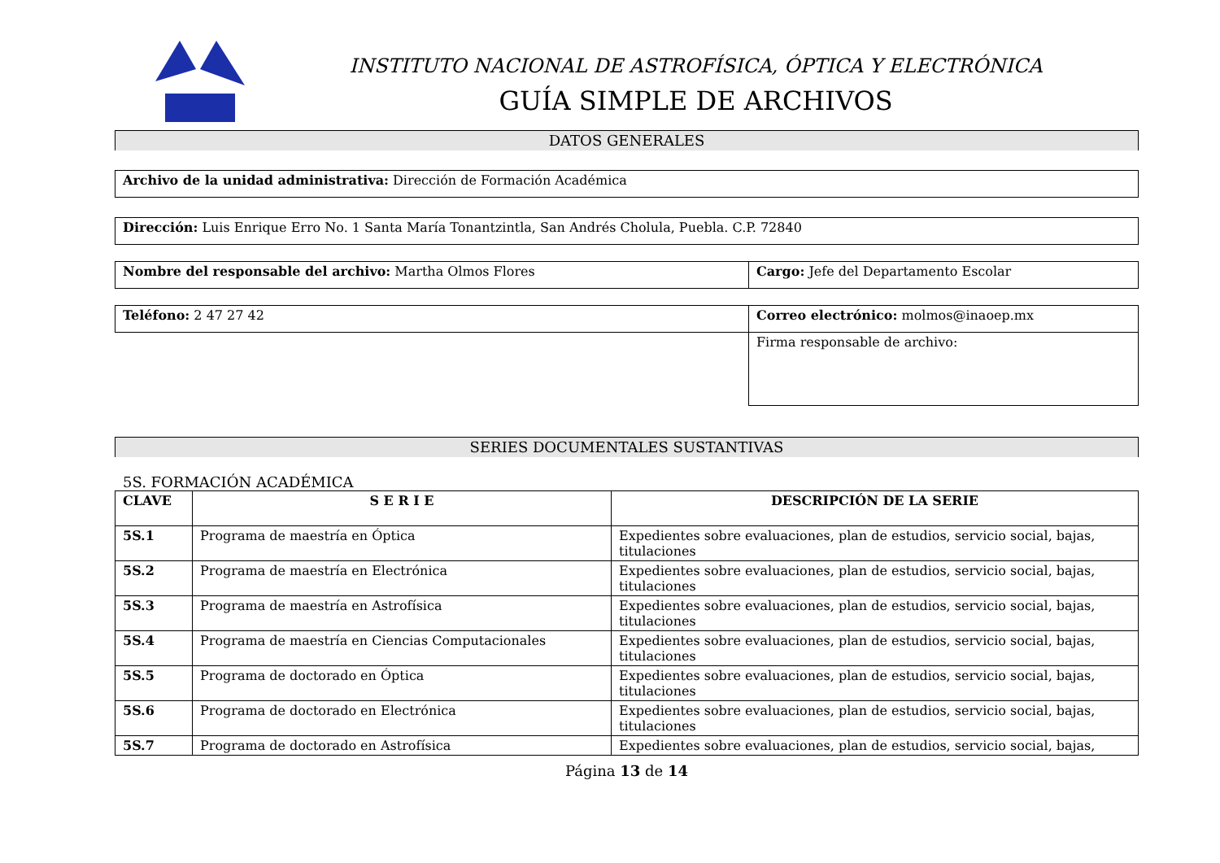INSTITUTO NACIONAL DE ASTROFÍSICA, ÓPTICA Y ELECTRÓNICA
GUÍA SIMPLE DE ARCHIVOS
DATOS GENERALES
Archivo de la unidad administrativa: Dirección de Formación Académica
Dirección: Luis Enrique Erro No. 1 Santa María Tonantzintla, San Andrés Cholula, Puebla. C.P. 72840
| Nombre del responsable del archivo: Martha Olmos Flores | Cargo: Jefe del Departamento Escolar |
| Teléfono: 2 47 27 42 | Correo electrónico: molmos@inaoep.mx |
| | Firma responsable de archivo: |
SERIES DOCUMENTALES SUSTANTIVAS
5S. FORMACIÓN ACADÉMICA
| CLAVE | S E R I E | DESCRIPCIÓN DE LA SERIE |
| --- | --- | --- |
| 5S.1 | Programa de maestría en Óptica | Expedientes sobre evaluaciones, plan de estudios, servicio social, bajas, titulaciones |
| 5S.2 | Programa de maestría en Electrónica | Expedientes sobre evaluaciones, plan de estudios, servicio social, bajas, titulaciones |
| 5S.3 | Programa de maestría en Astrofísica | Expedientes sobre evaluaciones, plan de estudios, servicio social, bajas, titulaciones |
| 5S.4 | Programa de maestría en Ciencias Computacionales | Expedientes sobre evaluaciones, plan de estudios, servicio social, bajas, titulaciones |
| 5S.5 | Programa de doctorado en Óptica | Expedientes sobre evaluaciones, plan de estudios, servicio social, bajas, titulaciones |
| 5S.6 | Programa de doctorado en Electrónica | Expedientes sobre evaluaciones, plan de estudios, servicio social, bajas, titulaciones |
| 5S.7 | Programa de doctorado en Astrofísica | Expedientes sobre evaluaciones, plan de estudios, servicio social, bajas, |
Página 13 de 14